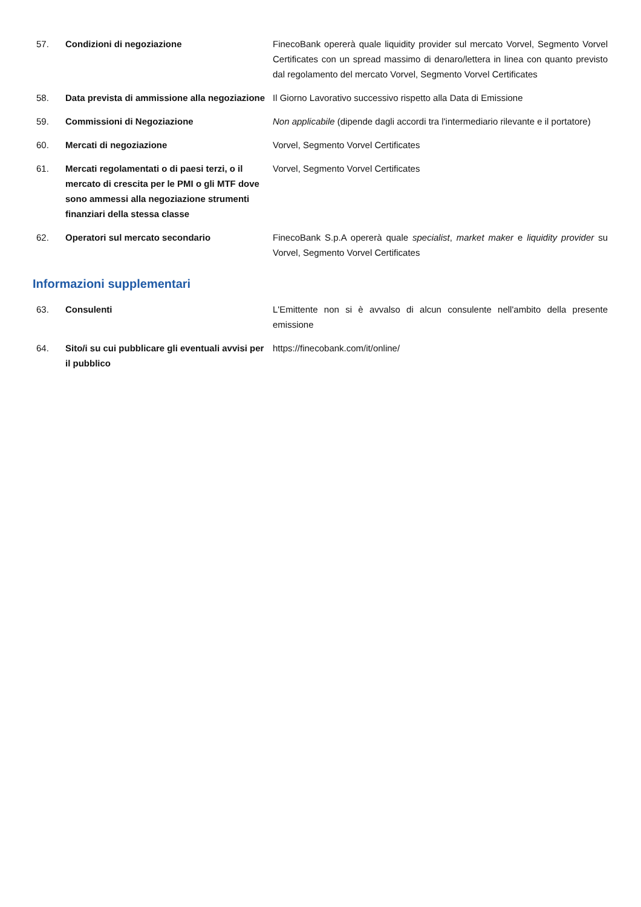| 57. | Condizioni di negoziazione | FinecoBank opererà quale liquidity provider sul mercato Vorvel, Segmento Vorvel Certificates con un spread massimo di denaro/lettera in linea con quanto previsto dal regolamento del mercato Vorvel, Segmento Vorvel Certificates |
| 58. | Data prevista di ammissione alla negoziazione | Il Giorno Lavorativo successivo rispetto alla Data di Emissione |
| 59. | Commissioni di Negoziazione | Non applicabile (dipende dagli accordi tra l'intermediario rilevante e il portatore) |
| 60. | Mercati di negoziazione | Vorvel, Segmento Vorvel Certificates |
| 61. | Mercati regolamentati o di paesi terzi, o il mercato di crescita per le PMI o gli MTF dove sono ammessi alla negoziazione strumenti finanziari della stessa classe | Vorvel, Segmento Vorvel Certificates |
| 62. | Operatori sul mercato secondario | FinecoBank S.p.A opererà quale specialist , market maker e liquidity provider su Vorvel, Segmento Vorvel Certificates |
Informazioni supplementari
| 63. | Consulenti | L'Emittente non si è avvalso di alcun consulente nell'ambito della presente emissione |
| 64. | Sito/i su cui pubblicare gli eventuali avvisi per il pubblico | https://finecobank.com/it/online/ |